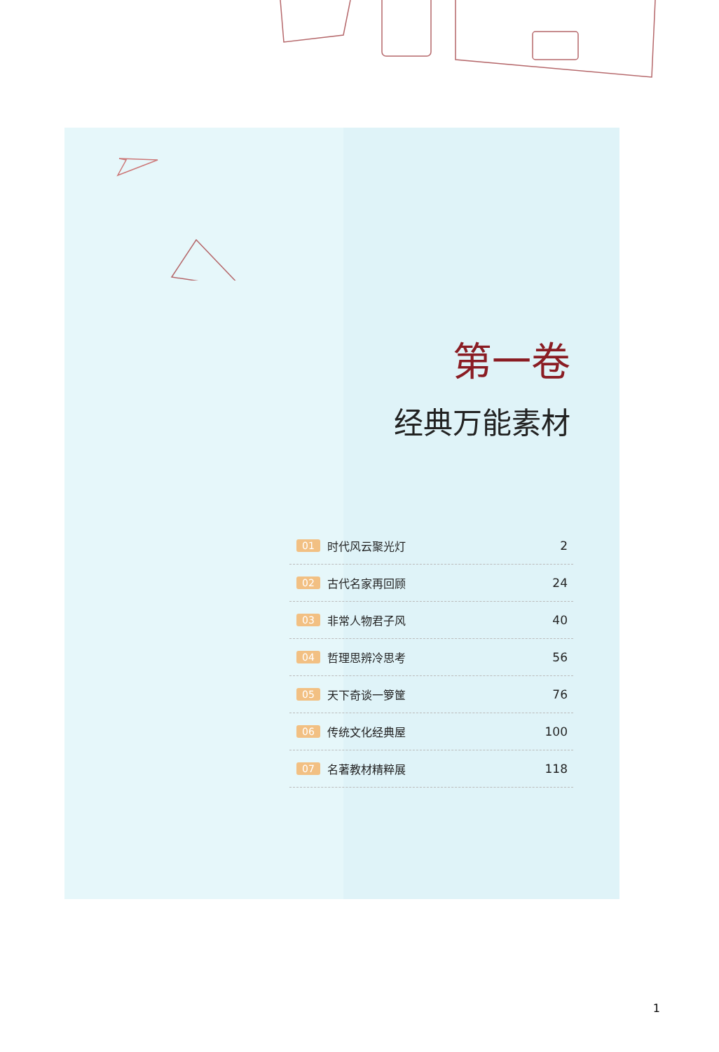第一卷
经典万能素材
01 时代风云聚光灯 2
02 古代名家再回顾 24
03 非常人物君子风 40
04 哲理思辨冷思考 56
05 天下奇谈一箩筐 76
06 传统文化经典屋 100
07 名著教材精粹展 118
1